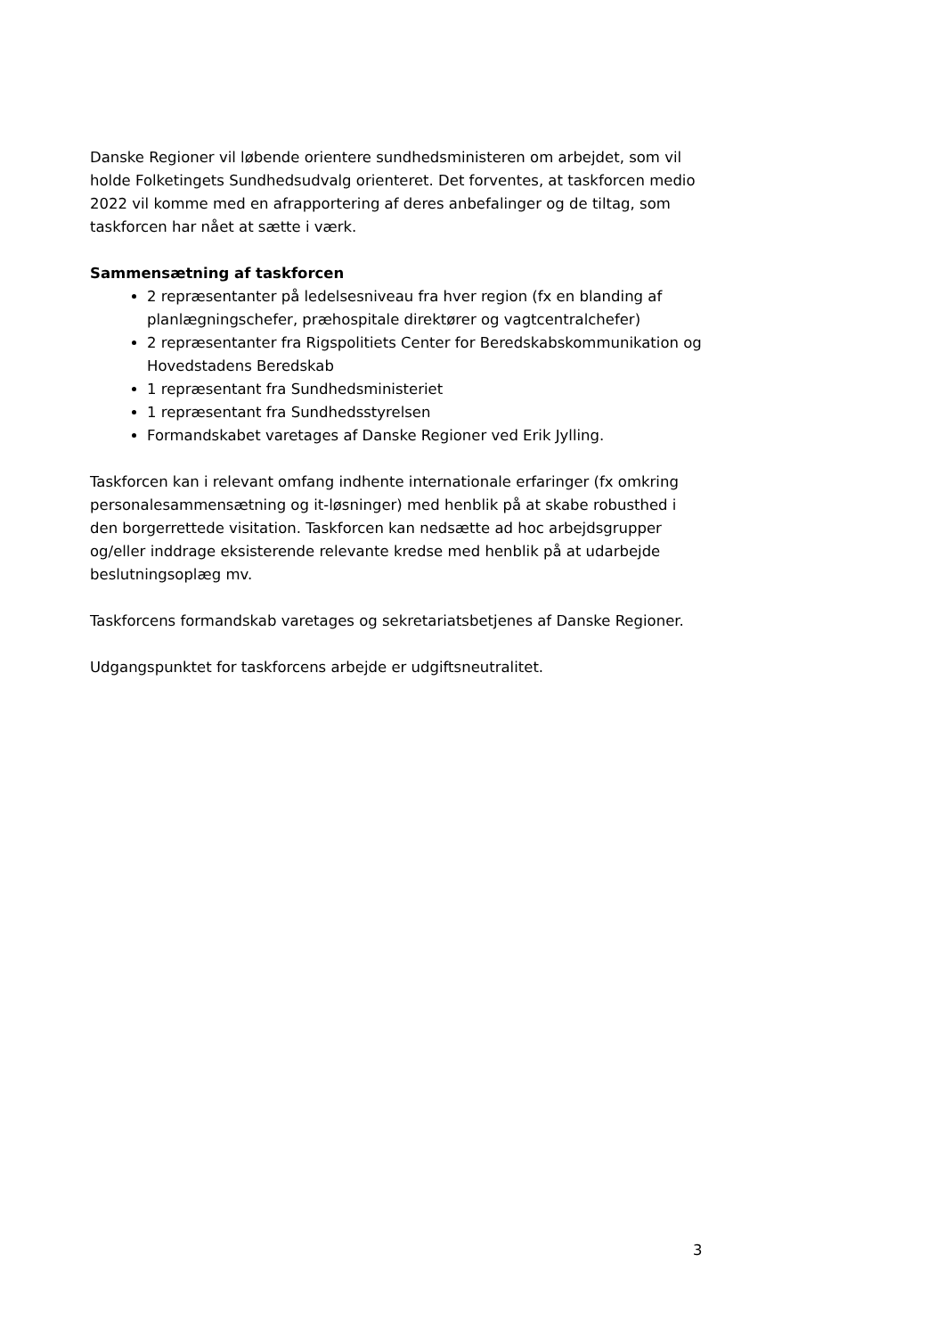Danske Regioner vil løbende orientere sundhedsministeren om arbejdet, som vil holde Folketingets Sundhedsudvalg orienteret. Det forventes, at taskforcen medio 2022 vil komme med en afrapportering af deres anbefalinger og de tiltag, som taskforcen har nået at sætte i værk.
Sammensætning af taskforcen
2 repræsentanter på ledelsesniveau fra hver region (fx en blanding af planlægningschefer, præhospitale direktører og vagtcentralchefer)
2 repræsentanter fra Rigspolitiets Center for Beredskabskommunikation og Hovedstadens Beredskab
1 repræsentant fra Sundhedsministeriet
1 repræsentant fra Sundhedsstyrelsen
Formandskabet varetages af Danske Regioner ved Erik Jylling.
Taskforcen kan i relevant omfang indhente internationale erfaringer (fx omkring personalesammensætning og it-løsninger) med henblik på at skabe robusthed i den borgerrettede visitation. Taskforcen kan nedsætte ad hoc arbejdsgrupper og/eller inddrage eksisterende relevante kredse med henblik på at udarbejde beslutningsoplæg mv.
Taskforcens formandskab varetages og sekretariatsbetjenes af Danske Regioner.
Udgangspunktet for taskforcens arbejde er udgiftsneutralitet.
3